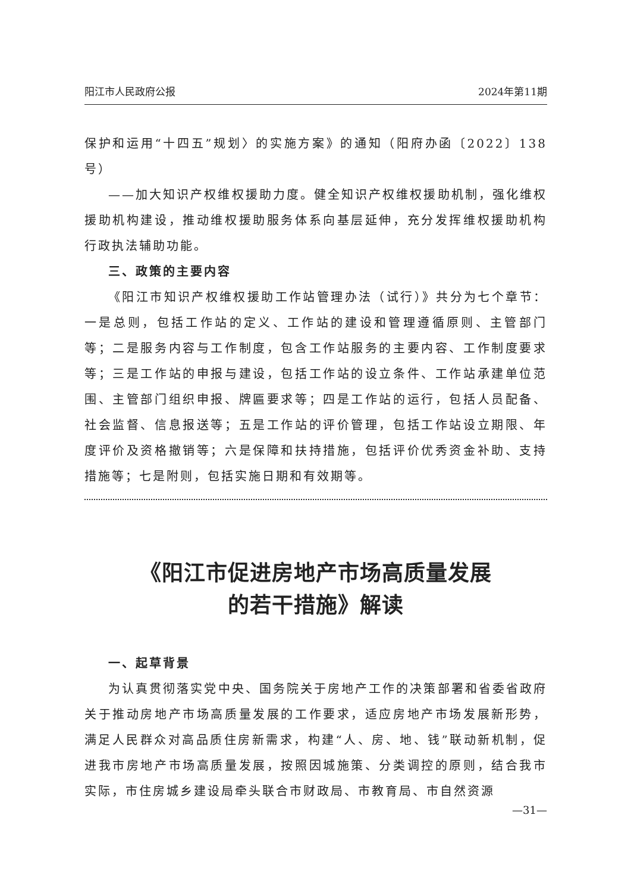阳江市人民政府公报 2024年第11期
保护和运用“十四五”规划〉的实施方案》的通知（阳府办函〔2022〕138号）
——加大知识产权维权援助力度。健全知识产权维权援助机制，强化维权援助机构建设，推动维权援助服务体系向基层延伸，充分发挥维权援助机构行政执法辅助功能。
三、政策的主要内容
《阳江市知识产权维权援助工作站管理办法（试行）》共分为七个章节：一是总则，包括工作站的定义、工作站的建设和管理遵循原则、主管部门等；二是服务内容与工作制度，包含工作站服务的主要内容、工作制度要求等；三是工作站的申报与建设，包括工作站的设立条件、工作站承建单位范围、主管部门组织申报、牌匾要求等；四是工作站的运行，包括人员配备、社会监督、信息报送等；五是工作站的评价管理，包括工作站设立期限、年度评价及资格撤销等；六是保障和扶持措施，包括评价优秀资金补助、支持措施等；七是附则，包括实施日期和有效期等。
《阳江市促进房地产市场高质量发展
的若干措施》解读
一、起草背景
为认真贯彻落实党中央、国务院关于房地产工作的决策部署和省委省政府关于推动房地产市场高质量发展的工作要求，适应房地产市场发展新形势，满足人民群众对高品质住房新需求，构建“人、房、地、钱”联动新机制，促进我市房地产市场高质量发展，按照因城施策、分类调控的原则，结合我市实际，市住房城乡建设局牵头联合市财政局、市教育局、市自然资源
—31—